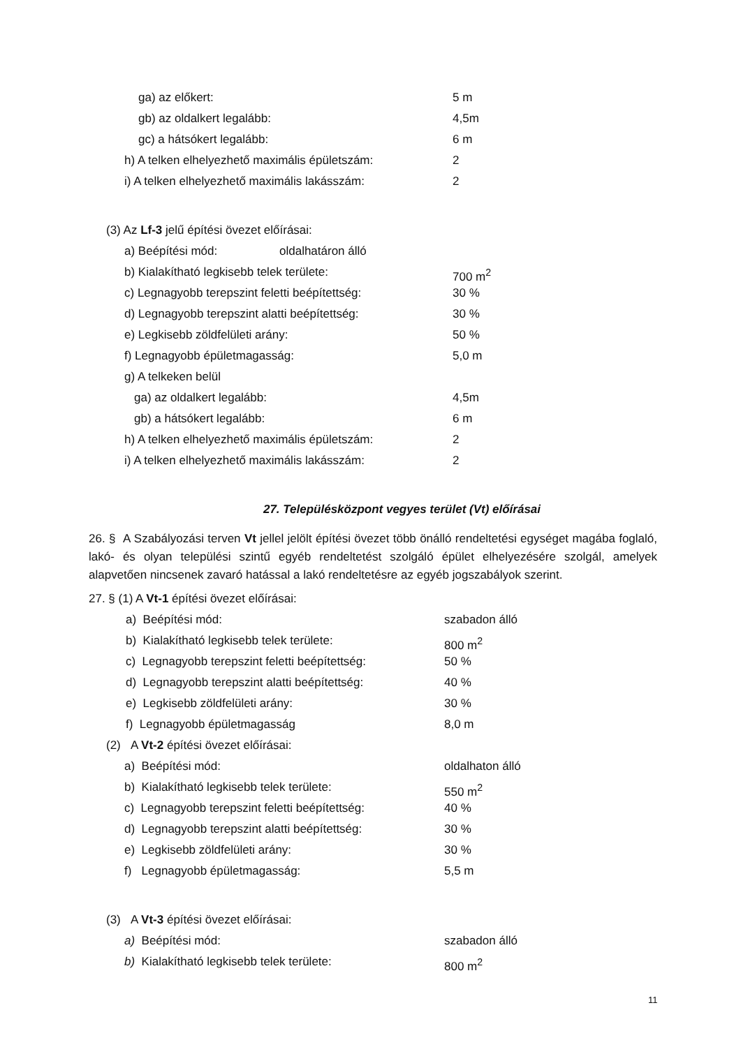ga) az előkert: 5 m
gb) az oldalkert legalább: 4,5m
gc) a hátsókert legalább: 6 m
h) A telken elhelyezhető maximális épületszám: 2
i) A telken elhelyezhető maximális lakásszám: 2
(3) Az Lf-3 jelű építési övezet előírásai:
a) Beépítési mód: oldalhatáron álló
b) Kialakítható legkisebb telek területe: 700 m<sup>2</sup>
c) Legnagyobb terepszint feletti beépítettség: 30 %
d) Legnagyobb terepszint alatti beépítettség: 30 %
e) Legkisebb zöldfelületi arány: 50 %
f) Legnagyobb épületmagasság: 5,0 m
g) A telkeken belül ga) az oldalkert legalább: 4,5m
gb) a hátsókert legalább: 6 m
h) A telken elhelyezhető maximális épületszám: 2
i) A telken elhelyezhető maximális lakásszám: 2
27. Településközpont vegyes terület (Vt) előírásai
26. § A Szabályozási terven Vt jellel jelölt építési övezet több önálló rendeltetési egységet magába foglaló, lakó- és olyan települési szintű egyéb rendeltetést szolgáló épület elhelyezésére szolgál, amelyek alapvetően nincsenek zavaró hatással a lakó rendeltetésre az egyéb jogszabályok szerint.
27. § (1) A Vt-1 építési övezet előírásai:
a) Beépítési mód: szabadon álló
b) Kialakítható legkisebb telek területe: 800 m<sup>2</sup>
c) Legnagyobb terepszint feletti beépítettség: 50 %
d) Legnagyobb terepszint alatti beépítettség: 40 %
e) Legkisebb zöldfelületi arány: 30 %
f) Legnagyobb épületmagasság 8,0 m
(2) A Vt-2 építési övezet előírásai:
a) Beépítési mód: oldalhaton álló
b) Kialakítható legkisebb telek területe: 550 m<sup>2</sup>
c) Legnagyobb terepszint feletti beépítettség: 40 %
d) Legnagyobb terepszint alatti beépítettség: 30 %
e) Legkisebb zöldfelületi arány: 30 %
f) Legnagyobb épületmagasság: 5,5 m
(3) A Vt-3 építési övezet előírásai:
a) Beépítési mód: szabadon álló
b) Kialakítható legkisebb telek területe: 800 m<sup>2</sup>
11